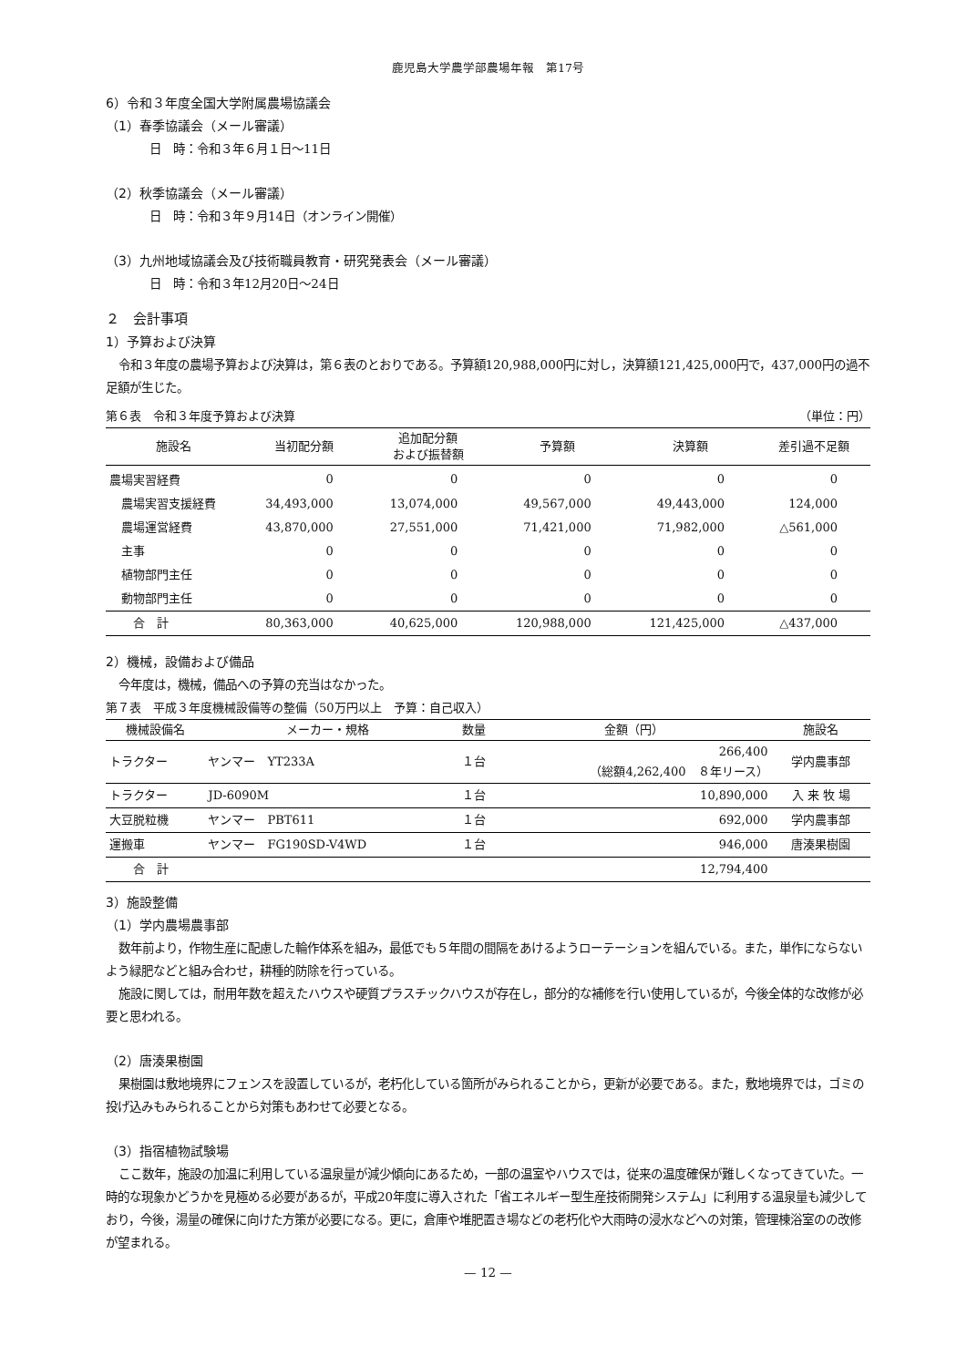鹿児島大学農学部農場年報　第17号
6）令和３年度全国大学附属農場協議会
（1）春季協議会（メール審議）
日　時：令和３年６月１日～11日
（2）秋季協議会（メール審議）
日　時：令和３年９月14日（オンライン開催）
（3）九州地域協議会及び技術職員教育・研究発表会（メール審議）
日　時：令和３年12月20日～24日
２　会計事項
1）予算および決算
令和３年度の農場予算および決算は，第６表のとおりである。予算額120,988,000円に対し，決算額121,425,000円で，437,000円の過不足額が生じた。
第６表　令和３年度予算および決算 （単位：円）
| 施設名 | 当初配分額 | 追加配分額 および振替額 | 予算額 | 決算額 | 差引過不足額 |
| --- | --- | --- | --- | --- | --- |
| 農場実習経費 | 0 | 0 | 0 | 0 | 0 |
| 農場実習支援経費 | 34,493,000 | 13,074,000 | 49,567,000 | 49,443,000 | 124,000 |
| 農場運営経費 | 43,870,000 | 27,551,000 | 71,421,000 | 71,982,000 | △561,000 |
| 主事 | 0 | 0 | 0 | 0 | 0 |
| 植物部門主任 | 0 | 0 | 0 | 0 | 0 |
| 動物部門主任 | 0 | 0 | 0 | 0 | 0 |
| 合 計 | 80,363,000 | 40,625,000 | 120,988,000 | 121,425,000 | △437,000 |
2）機械，設備および備品
今年度は，機械，備品への予算の充当はなかった。
第７表　平成３年度機械設備等の整備（50万円以上　予算：自己収入）
| 機械設備名 | メーカー・規格 | 数量 | 金額（円） | 施設名 |
| --- | --- | --- | --- | --- |
| トラクター | ヤンマー YT233A | １台 | 266,400 （総額4,262,400 ８年リース） | 学内農事部 |
| トラクター | JD-6090M | １台 | 10,890,000 | 入 来 牧 場 |
| 大豆脱粒機 | ヤンマー PBT611 | １台 | 692,000 | 学内農事部 |
| 運搬車 | ヤンマー FG190SD-V4WD | １台 | 946,000 | 唐湊果樹園 |
| 合 計 | | | 12,794,400 | |
3）施設整備
（1）学内農場農事部
数年前より，作物生産に配慮した輪作体系を組み，最低でも５年間の間隔をあけるようローテーションを組んでいる。また，単作にならないよう緑肥などと組み合わせ，耕種的防除を行っている。
施設に関しては，耐用年数を超えたハウスや硬質プラスチックハウスが存在し，部分的な補修を行い使用しているが，今後全体的な改修が必要と思われる。
（2）唐湊果樹園
果樹園は敷地境界にフェンスを設置しているが，老朽化している箇所がみられることから，更新が必要である。また，敷地境界では，ゴミの投げ込みもみられることから対策もあわせて必要となる。
（3）指宿植物試験場
ここ数年，施設の加温に利用している温泉量が減少傾向にあるため，一部の温室やハウスでは，従来の温度確保が難しくなってきていた。一時的な現象かどうかを見極める必要があるが，平成20年度に導入された「省エネルギー型生産技術開発システム」に利用する温泉量も減少しており，今後，湯量の確保に向けた方策が必要になる。更に，倉庫や堆肥置き場などの老朽化や大雨時の浸水などへの対策，管理棟浴室のの改修が望まれる。
— 12 —